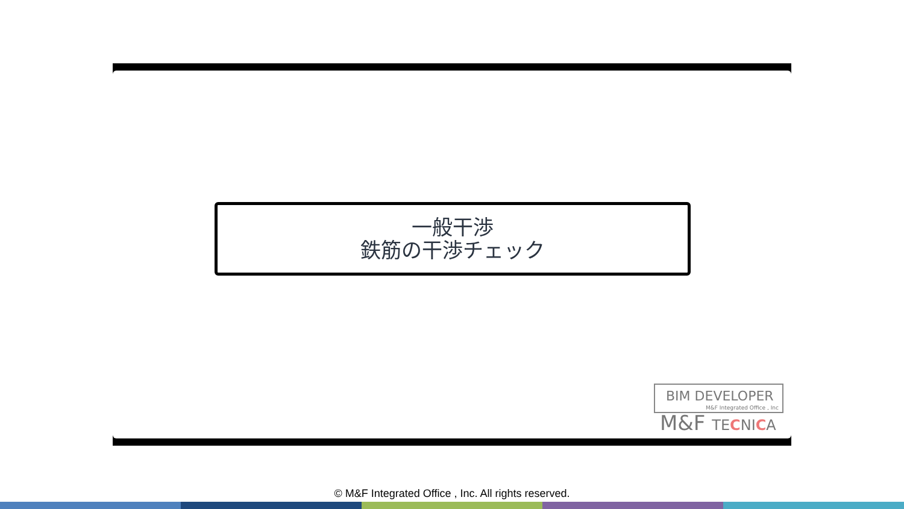一般干渉
鉄筋の干渉チェック
BIM DEVELOPER
M&F Integrated Office , Inc
M&F TECNICA
© M&F Integrated Office , Inc. All rights reserved.